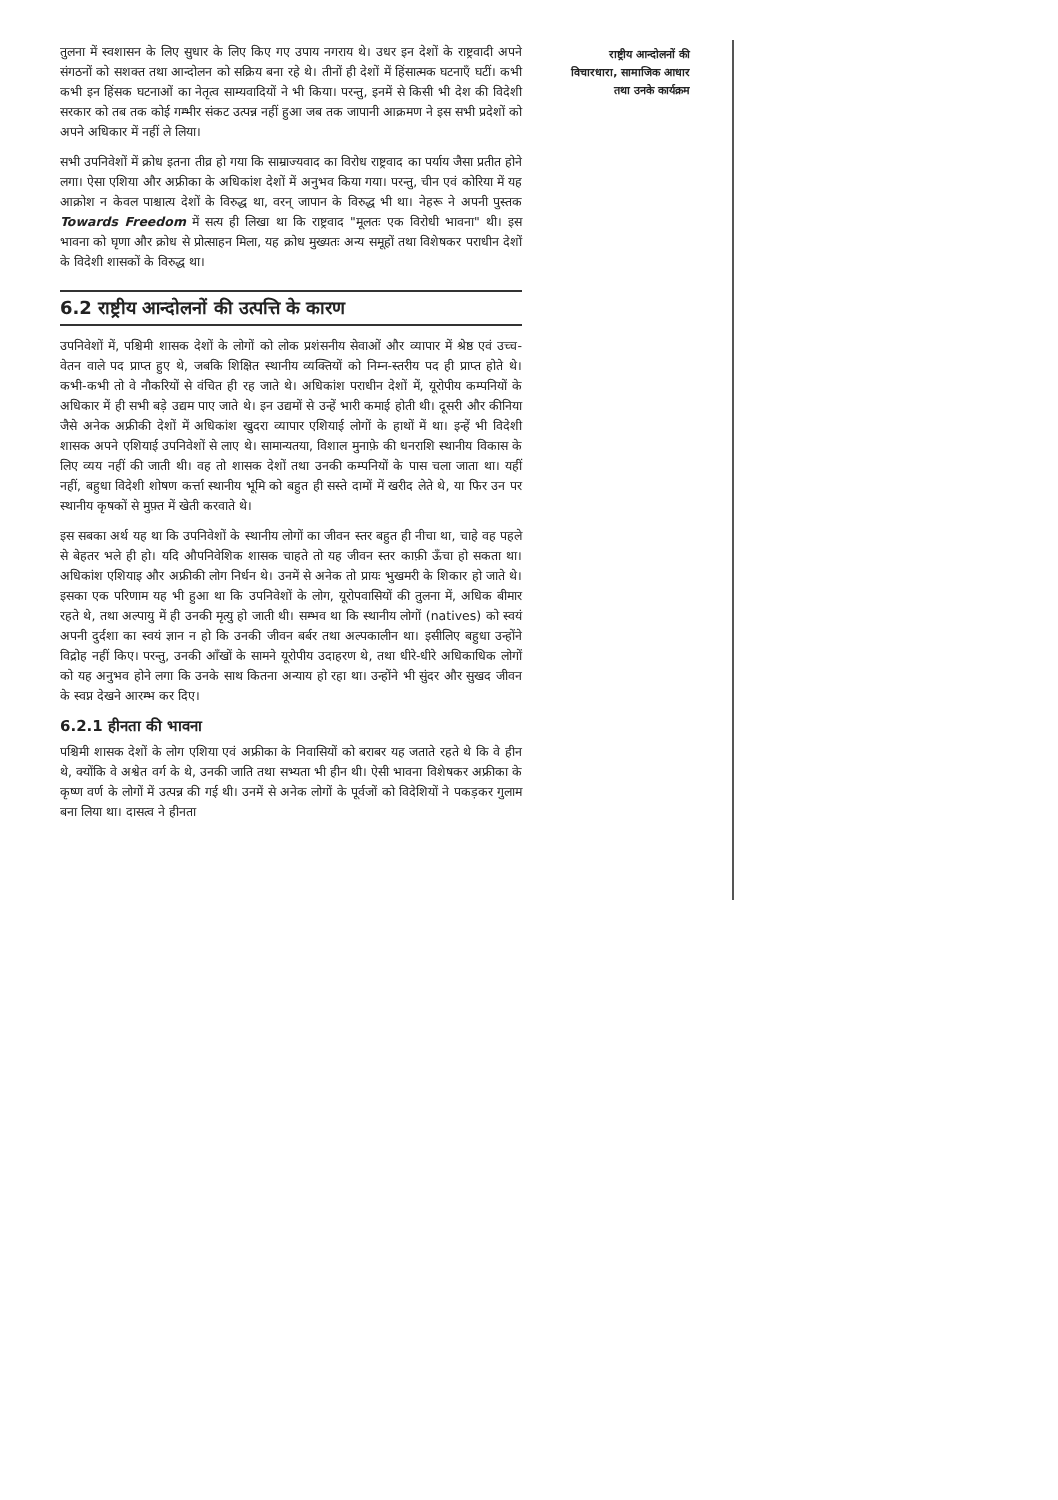राष्ट्रीय आन्दोलनों की
विचारधारा, सामाजिक आधार
तथा उनके कार्यक्रम
तुलना में स्वशासन के लिए सुधार के लिए किए गए उपाय नगराय थे। उधर इन देशों के राष्ट्रवादी अपने संगठनों को सशक्त तथा आन्दोलन को सक्रिय बना रहे थे। तीनों ही देशों में हिंसात्मक घटनाएँ घटीं। कभी कभी इन हिंसक घटनाओं का नेतृत्व साम्यवादियों ने भी किया। परन्तु, इनमें से किसी भी देश की विदेशी सरकार को तब तक कोई गम्भीर संकट उत्पन्न नहीं हुआ जब तक जापानी आक्रमण ने इस सभी प्रदेशों को अपने अधिकार में नहीं ले लिया।
सभी उपनिवेशों में क्रोध इतना तीव्र हो गया कि साम्राज्यवाद का विरोध राष्ट्रवाद का पर्याय जैसा प्रतीत होने लगा। ऐसा एशिया और अफ्रीका के अधिकांश देशों में अनुभव किया गया। परन्तु, चीन एवं कोरिया में यह आक्रोश न केवल पाश्चात्य देशों के विरुद्ध था, वरन् जापान के विरुद्ध भी था। नेहरू ने अपनी पुस्तक Towards Freedom में सत्य ही लिखा था कि राष्ट्रवाद "मूलतः एक विरोधी भावना" थी। इस भावना को घृणा और क्रोध से प्रोत्साहन मिला, यह क्रोध मुख्यतः अन्य समूहों तथा विशेषकर पराधीन देशों के विदेशी शासकों के विरुद्ध था।
6.2 राष्ट्रीय आन्दोलनों की उत्पत्ति के कारण
उपनिवेशों में, पश्चिमी शासक देशों के लोगों को लोक प्रशंसनीय सेवाओं और व्यापार में श्रेष्ठ एवं उच्च-वेतन वाले पद प्राप्त हुए थे, जबकि शिक्षित स्थानीय व्यक्तियों को निम्न-स्तरीय पद ही प्राप्त होते थे। कभी-कभी तो वे नौकरियों से वंचित ही रह जाते थे। अधिकांश पराधीन देशों में, यूरोपीय कम्पनियों के अधिकार में ही सभी बड़े उद्यम पाए जाते थे। इन उद्यमों से उन्हें भारी कमाई होती थी। दूसरी और कीनिया जैसे अनेक अफ्रीकी देशों में अधिकांश खुदरा व्यापार एशियाई लोगों के हाथों में था। इन्हें भी विदेशी शासक अपने एशियाई उपनिवेशों से लाए थे। सामान्यतया, विशाल मुनाफ़े की धनराशि स्थानीय विकास के लिए व्यय नहीं की जाती थी। वह तो शासक देशों तथा उनकी कम्पनियों के पास चला जाता था। यहीं नहीं, बहुधा विदेशी शोषण कर्त्ता स्थानीय भूमि को बहुत ही सस्ते दामों में खरीद लेते थे, या फिर उन पर स्थानीय कृषकों से मुफ़्त में खेती करवाते थे।
इस सबका अर्थ यह था कि उपनिवेशों के स्थानीय लोगों का जीवन स्तर बहुत ही नीचा था, चाहे वह पहले से बेहतर भले ही हो। यदि औपनिवेशिक शासक चाहते तो यह जीवन स्तर काफ़ी ऊँचा हो सकता था। अधिकांश एशियाइ और अफ्रीकी लोग निर्धन थे। उनमें से अनेक तो प्रायः भुखमरी के शिकार हो जाते थे। इसका एक परिणाम यह भी हुआ था कि उपनिवेशों के लोग, यूरोपवासियों की तुलना में, अधिक बीमार रहते थे, तथा अल्पायु में ही उनकी मृत्यु हो जाती थी। सम्भव था कि स्थानीय लोगों (natives) को स्वयं अपनी दुर्दशा का स्वयं ज्ञान न हो कि उनकी जीवन बर्बर तथा अल्पकालीन था। इसीलिए बहुधा उन्होंने विद्रोह नहीं किए। परन्तु, उनकी आँखों के सामने यूरोपीय उदाहरण थे, तथा धीरे-धीरे अधिकाधिक लोगों को यह अनुभव होने लगा कि उनके साथ कितना अन्याय हो रहा था। उन्होंने भी सुंदर और सुखद जीवन के स्वप्न देखने आरम्भ कर दिए।
6.2.1 हीनता की भावना
पश्चिमी शासक देशों के लोग एशिया एवं अफ्रीका के निवासियों को बराबर यह जताते रहते थे कि वे हीन थे, क्योंकि वे अश्वेत वर्ग के थे, उनकी जाति तथा सभ्यता भी हीन थी। ऐसी भावना विशेषकर अफ्रीका के कृष्ण वर्ण के लोगों में उत्पन्न की गई थी। उनमें से अनेक लोगों के पूर्वजों को विदेशियों ने पकड़कर गुलाम बना लिया था। दासत्व ने हीनता